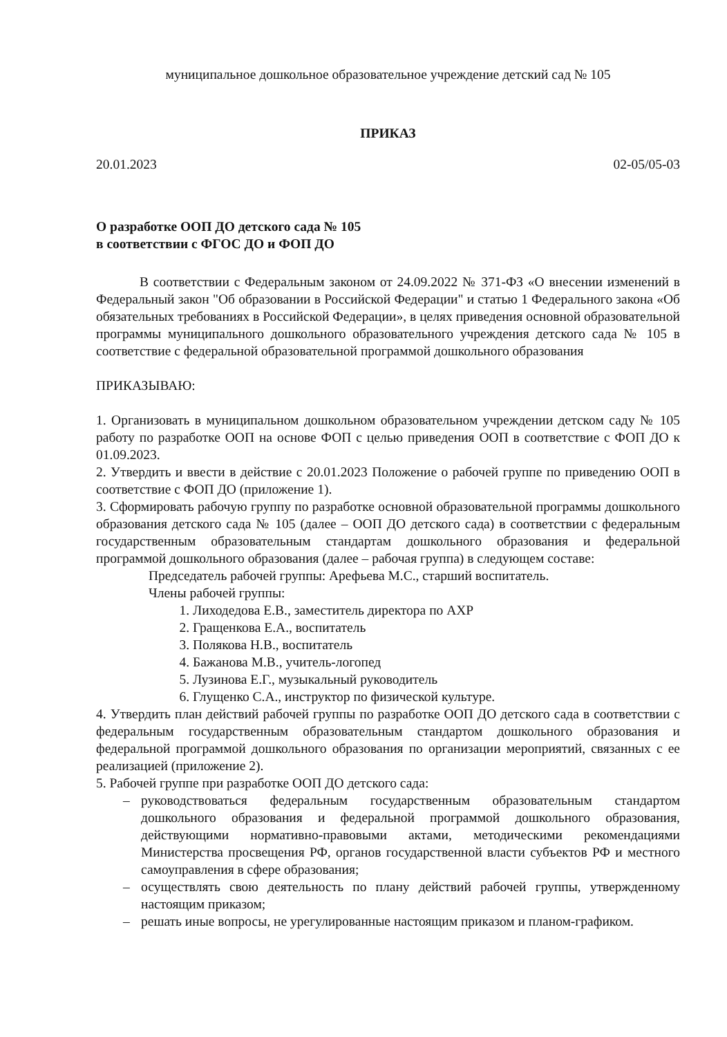муниципальное дошкольное образовательное учреждение детский сад № 105
ПРИКАЗ
20.01.2023 02-05/05-03
О разработке ООП ДО детского сада № 105
в соответствии с ФГОС ДО и ФОП ДО
В соответствии с Федеральным законом от 24.09.2022 № 371-ФЗ «О внесении изменений в Федеральный закон "Об образовании в Российской Федерации" и статью 1 Федерального закона «Об обязательных требованиях в Российской Федерации», в целях приведения основной образовательной программы муниципального дошкольного образовательного учреждения детского сада № 105 в соответствие с федеральной образовательной программой дошкольного образования
ПРИКАЗЫВАЮ:
1. Организовать в муниципальном дошкольном образовательном учреждении детском саду № 105 работу по разработке ООП на основе ФОП с целью приведения ООП в соответствие с ФОП ДО к 01.09.2023.
2. Утвердить и ввести в действие с 20.01.2023 Положение о рабочей группе по приведению ООП в соответствие с ФОП ДО (приложение 1).
3. Сформировать рабочую группу по разработке основной образовательной программы дошкольного образования детского сада № 105 (далее – ООП ДО детского сада) в соответствии с федеральным государственным образовательным стандартам дошкольного образования и федеральной программой дошкольного образования (далее – рабочая группа) в следующем составе:
Председатель рабочей группы: Арефьева М.С., старший воспитатель.
Члены рабочей группы:
1. Лиходедова Е.В., заместитель директора по АХР
2. Гращенкова Е.А., воспитатель
3. Полякова Н.В., воспитатель
4. Бажанова М.В., учитель-логопед
5. Лузинова Е.Г., музыкальный руководитель
6. Глущенко С.А., инструктор по физической культуре.
4. Утвердить план действий рабочей группы по разработке ООП ДО детского сада в соответствии с федеральным государственным образовательным стандартом дошкольного образования и федеральной программой дошкольного образования по организации мероприятий, связанных с ее реализацией (приложение 2).
5. Рабочей группе при разработке ООП ДО детского сада:
– руководствоваться федеральным государственным образовательным стандартом дошкольного образования и федеральной программой дошкольного образования, действующими нормативно-правовыми актами, методическими рекомендациями Министерства просвещения РФ, органов государственной власти субъектов РФ и местного самоуправления в сфере образования;
– осуществлять свою деятельность по плану действий рабочей группы, утвержденному настоящим приказом;
– решать иные вопросы, не урегулированные настоящим приказом и планом-графиком.